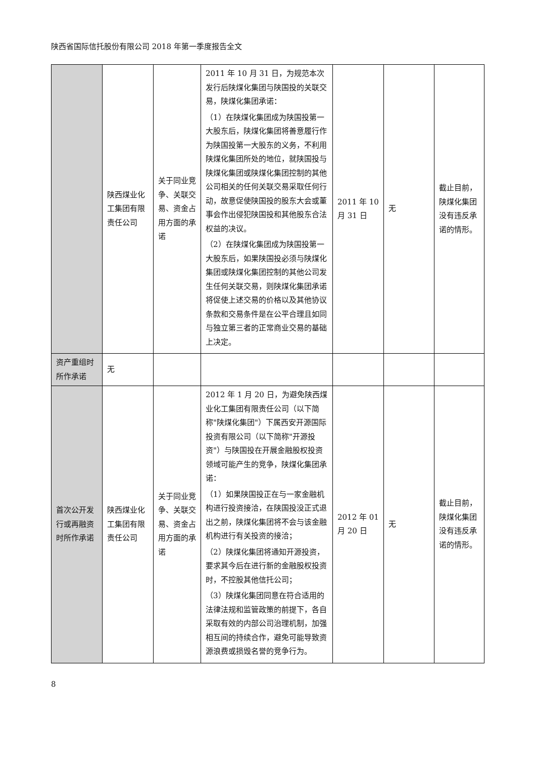陕西省国际信托股份有限公司 2018 年第一季度报告全文
| | 陕西煤业化工集团有限责任公司 | 关于同业竞争、关联交易、资金占用方面的承诺 | 2011 年 10 月 31 日，为规范本次发行后陕煤化集团与陕国投的关联交易，陕煤化集团承诺： （1）在陕煤化集团成为陕国投第一大股东后，陕煤化集团将善意履行作为陕国投第一大股东的义务，不利用陕煤化集团所处的地位，就陕国投与陕煤化集团或陕煤化集团控制的其他公司相关的任何关联交易采取任何行动，故意促使陕国投的股东大会或董事会作出侵犯陕国投和其他股东合法权益的决议。 （2）在陕煤化集团成为陕国投第一大股东后，如果陕国投必须与陕煤化集团或陕煤化集团控制的其他公司发生任何关联交易，则陕煤化集团承诺将促使上述交易的价格以及其他协议条款和交易条件是在公平合理且如同与独立第三者的正常商业交易的基础上决定。 | 2011 年 10 月 31 日 | 无 | 截止目前，陕煤化集团没有违反承诺的情形。 |
| 资产重组时所作承诺 | 无 | | | | | |
| 首次公开发行或再融资时所作承诺 | 陕西煤业化工集团有限责任公司 | 关于同业竞争、关联交易、资金占用方面的承诺 | 2012 年 1 月 20 日，为避免陕西煤业化工集团有限责任公司（以下简称"陕煤化集团"）下属西安开源国际投资有限公司（以下简称"开源投资"）与陕国投在开展金融股权投资领域可能产生的竞争，陕煤化集团承诺： （1）如果陕国投正在与一家金融机构进行投资接洽，在陕国投没正式退出之前，陕煤化集团将不会与该金融机构进行有关投资的接洽； （2）陕煤化集团将通知开源投资，要求其今后在进行新的金融股权投资时，不控股其他信托公司； （3）陕煤化集团同意在符合适用的法律法规和监管政策的前提下，各自采取有效的内部公司治理机制，加强相互间的持续合作，避免可能导致资源浪费或损毁名誉的竞争行为。 | 2012 年 01 月 20 日 | 无 | 截止目前，陕煤化集团没有违反承诺的情形。 |
8